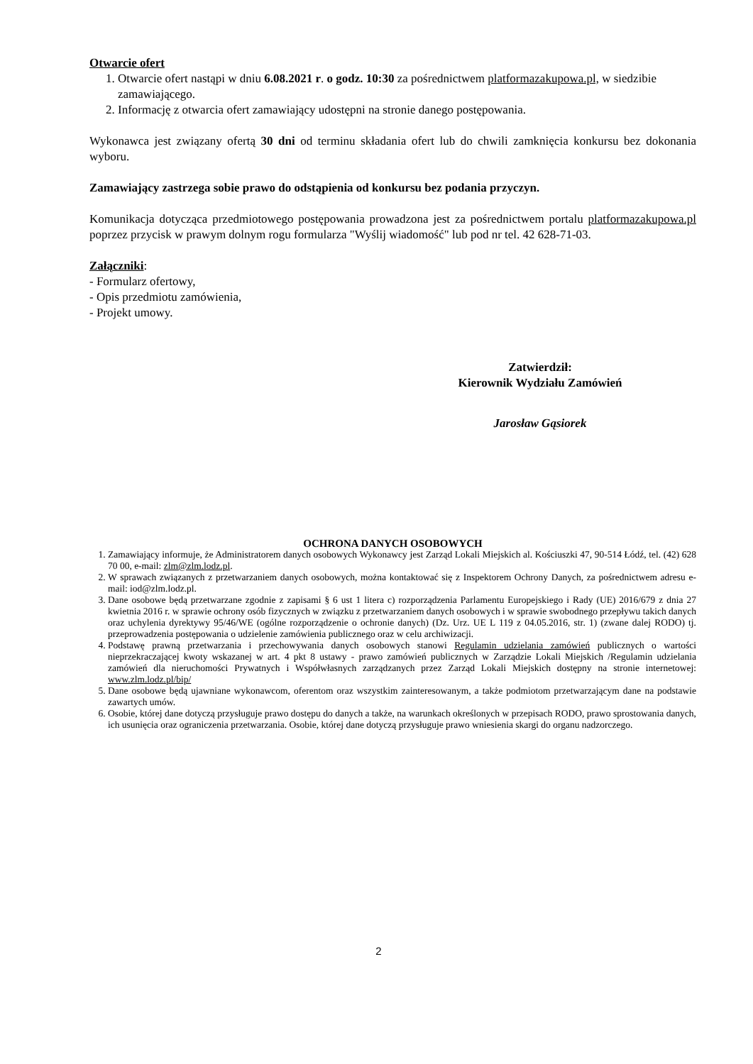Otwarcie ofert
1. Otwarcie ofert nastąpi w dniu 6.08.2021 r. o godz. 10:30 za pośrednictwem platformazakupowa.pl, w siedzibie zamawiającego.
2. Informację z otwarcia ofert zamawiający udostępni na stronie danego postępowania.
Wykonawca jest związany ofertą 30 dni od terminu składania ofert lub do chwili zamknięcia konkursu bez dokonania wyboru.
Zamawiający zastrzega sobie prawo do odstąpienia od konkursu bez podania przyczyn.
Komunikacja dotycząca przedmiotowego postępowania prowadzona jest za pośrednictwem portalu platformazakupowa.pl poprzez przycisk w prawym dolnym rogu formularza "Wyślij wiadomość" lub pod nr tel. 42 628-71-03.
Załączniki:
- Formularz ofertowy,
- Opis przedmiotu zamówienia,
- Projekt umowy.
Zatwierdził:
Kierownik Wydziału Zamówień
Jarosław Gąsiorek
OCHRONA DANYCH OSOBOWYCH
1. Zamawiający informuje, że Administratorem danych osobowych Wykonawcy jest Zarząd Lokali Miejskich al. Kościuszki 47, 90-514 Łódź, tel. (42) 628 70 00, e-mail: zlm@zlm.lodz.pl.
2. W sprawach związanych z przetwarzaniem danych osobowych, można kontaktować się z Inspektorem Ochrony Danych, za pośrednictwem adresu e-mail: iod@zlm.lodz.pl.
3. Dane osobowe będą przetwarzane zgodnie z zapisami § 6 ust 1 litera c) rozporządzenia Parlamentu Europejskiego i Rady (UE) 2016/679 z dnia 27 kwietnia 2016 r. w sprawie ochrony osób fizycznych w związku z przetwarzaniem danych osobowych i w sprawie swobodnego przepływu takich danych oraz uchylenia dyrektywy 95/46/WE (ogólne rozporządzenie o ochronie danych) (Dz. Urz. UE L 119 z 04.05.2016, str. 1) (zwane dalej RODO) tj. przeprowadzenia postępowania o udzielenie zamówienia publicznego oraz w celu archiwizacji.
4. Podstawę prawną przetwarzania i przechowywania danych osobowych stanowi Regulamin udzielania zamówień publicznych o wartości nieprzekraczającej kwoty wskazanej w art. 4 pkt 8 ustawy - prawo zamówień publicznych w Zarządzie Lokali Miejskich /Regulamin udzielania zamówień dla nieruchomości Prywatnych i Współwłasnych zarządzanych przez Zarząd Lokali Miejskich dostępny na stronie internetowej: www.zlm.lodz.pl/bip/
5. Dane osobowe będą ujawniane wykonawcom, oferentom oraz wszystkim zainteresowanym, a także podmiotom przetwarzającym dane na podstawie zawartych umów.
6. Osobie, której dane dotyczą przysługuje prawo dostępu do danych a także, na warunkach określonych w przepisach RODO, prawo sprostowania danych, ich usunięcia oraz ograniczenia przetwarzania. Osobie, której dane dotyczą przysługuje prawo wniesienia skargi do organu nadzorczego.
2